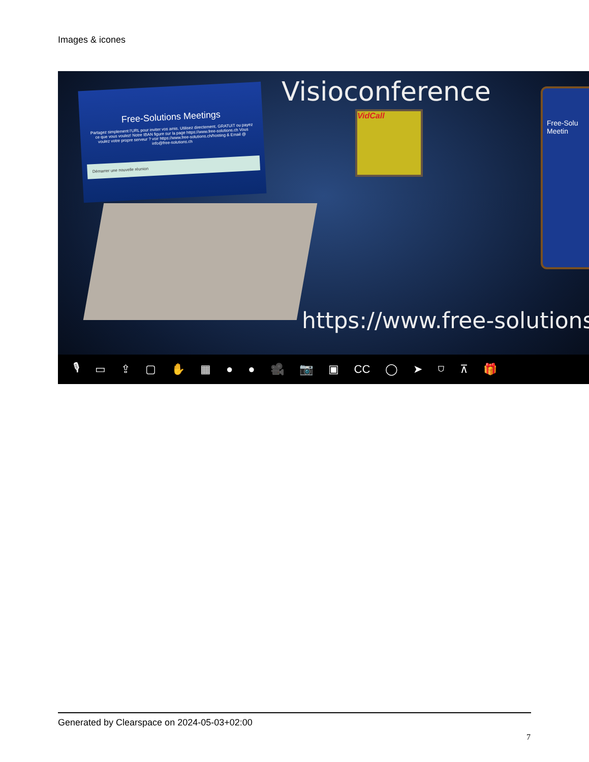Images & icones
Free-Solutions Meetings
Partagez simplement l'URL pour inviter vos amis. Utilisez directement. GRATUIT ou payez ce que vous voulez! Notre IBAN figure sur la page https://www.free-solutions.ch Vous voulez votre propre serveur ? voir https://www.free-solutions.ch/hosting & Email @ info@free-solutions.ch
Démarrer une nouvelle réunion
Visioconference
VidCall
Free-Solu Meetin
https://www.free-solutions
🎙 ▭ ⇪ ▢ ✋ ▦ ● ● 🎥 📷 ▣ CC ◯ ➤ ⛉ ⊼ 🎁
Generated by Clearspace on 2024-05-03+02:00
7